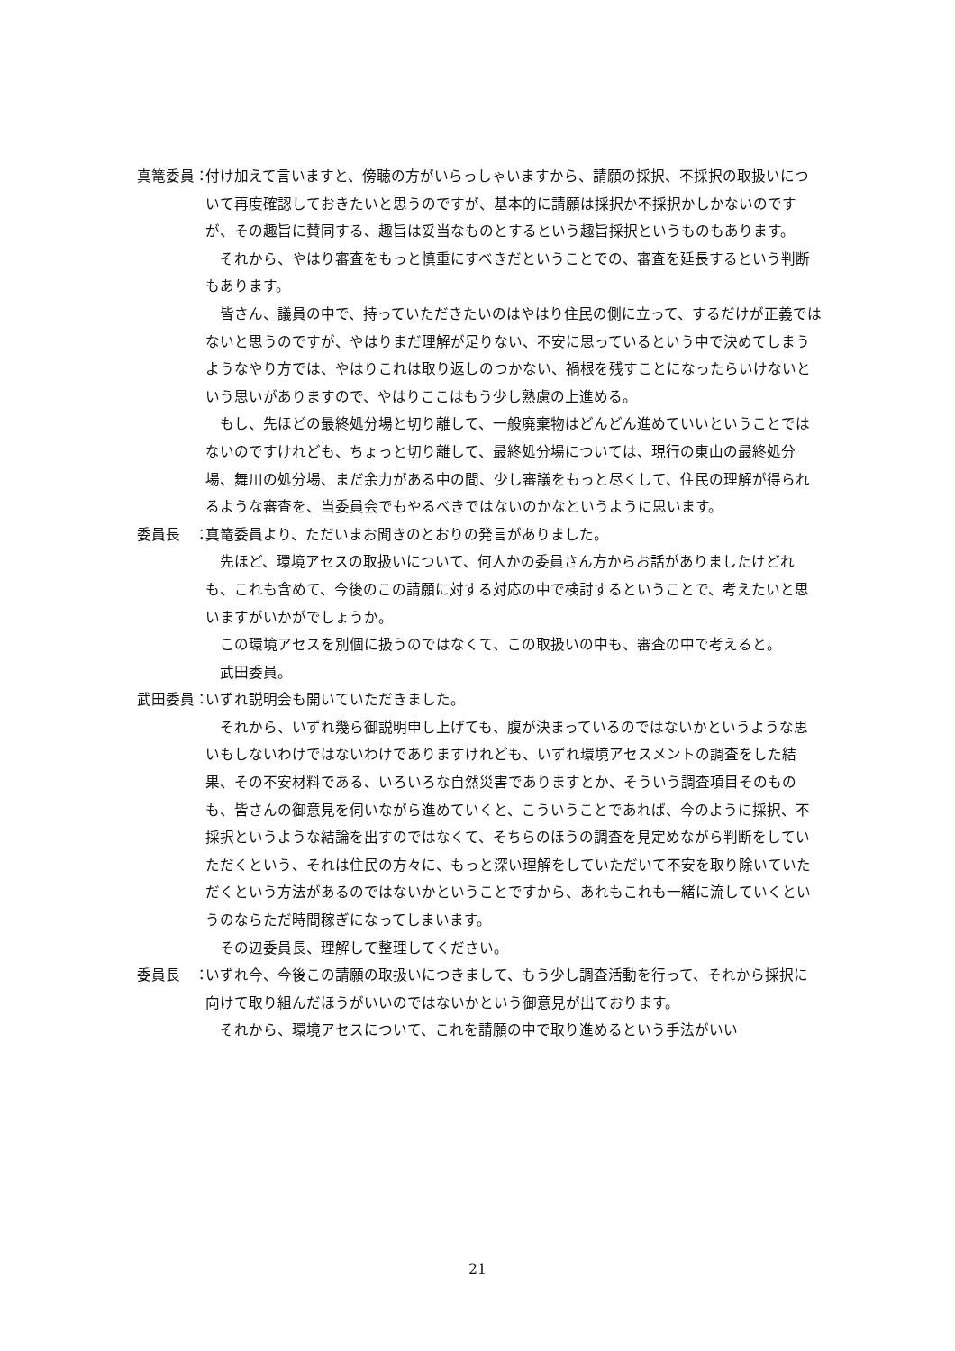真篭委員： 付け加えて言いますと、傍聴の方がいらっしゃいますから、請願の採択、不採択の取扱いについて再度確認しておきたいと思うのですが、基本的に請願は採択か不採択かしかないのですが、その趣旨に賛同する、趣旨は妥当なものとするという趣旨採択というものもあります。
それから、やはり審査をもっと慎重にすべきだということでの、審査を延長するという判断もあります。
皆さん、議員の中で、持っていただきたいのはやはり住民の側に立って、するだけが正義ではないと思うのですが、やはりまだ理解が足りない、不安に思っているという中で決めてしまうようなやり方では、やはりこれは取り返しのつかない、禍根を残すことになったらいけないという思いがありますので、やはりここはもう少し熟慮の上進める。
もし、先ほどの最終処分場と切り離して、一般廃棄物はどんどん進めていいということではないのですけれども、ちょっと切り離して、最終処分場については、現行の東山の最終処分場、舞川の処分場、まだ余力がある中の間、少し審議をもっと尽くして、住民の理解が得られるような審査を、当委員会でもやるべきではないのかなというように思います。
委員長　： 真篭委員より、ただいまお聞きのとおりの発言がありました。
先ほど、環境アセスの取扱いについて、何人かの委員さん方からお話がありましたけどれも、これも含めて、今後のこの請願に対する対応の中で検討するということで、考えたいと思いますがいかがでしょうか。
この環境アセスを別個に扱うのではなくて、この取扱いの中も、審査の中で考えると。
武田委員。
武田委員： いずれ説明会も開いていただきました。
それから、いずれ幾ら御説明申し上げても、腹が決まっているのではないかというような思いもしないわけではないわけでありますけれども、いずれ環境アセスメントの調査をした結果、その不安材料である、いろいろな自然災害でありますとか、そういう調査項目そのものも、皆さんの御意見を伺いながら進めていくと、こういうことであれば、今のように採択、不採択というような結論を出すのではなくて、そちらのほうの調査を見定めながら判断をしていただくという、それは住民の方々に、もっと深い理解をしていただいて不安を取り除いていただくという方法があるのではないかということですから、あれもこれも一緒に流していくというのならただ時間稼ぎになってしまいます。
その辺委員長、理解して整理してください。
委員長　： いずれ今、今後この請願の取扱いにつきまして、もう少し調査活動を行って、それから採択に向けて取り組んだほうがいいのではないかという御意見が出ております。
それから、環境アセスについて、これを請願の中で取り進めるという手法がいい
21